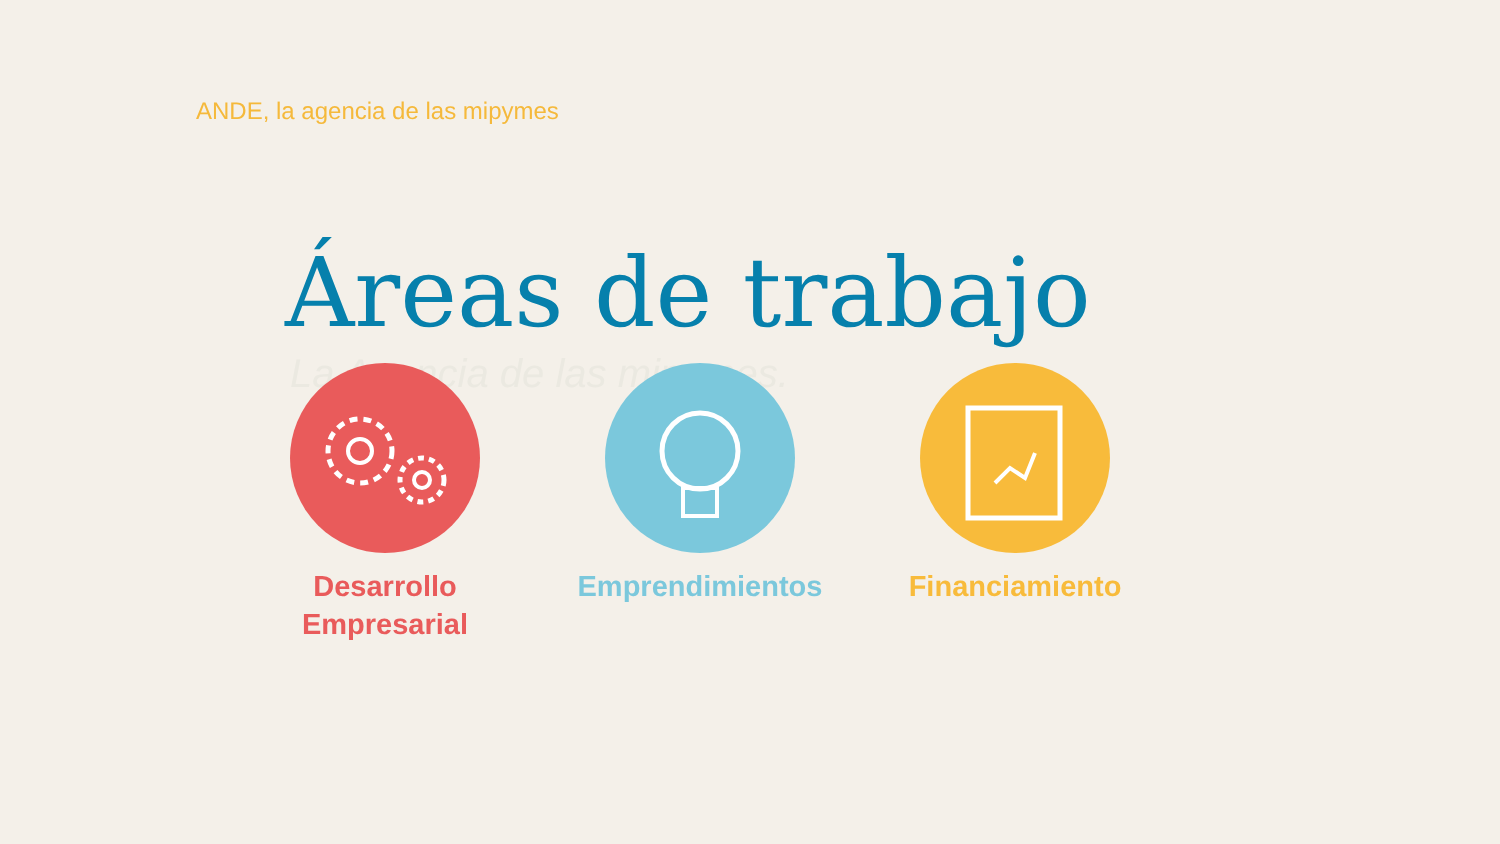ANDE, la agencia de las mipymes
Áreas de trabajo
La Agencia de las mipymes.
Desarrollo
Empresarial
Emprendimientos Financiamiento